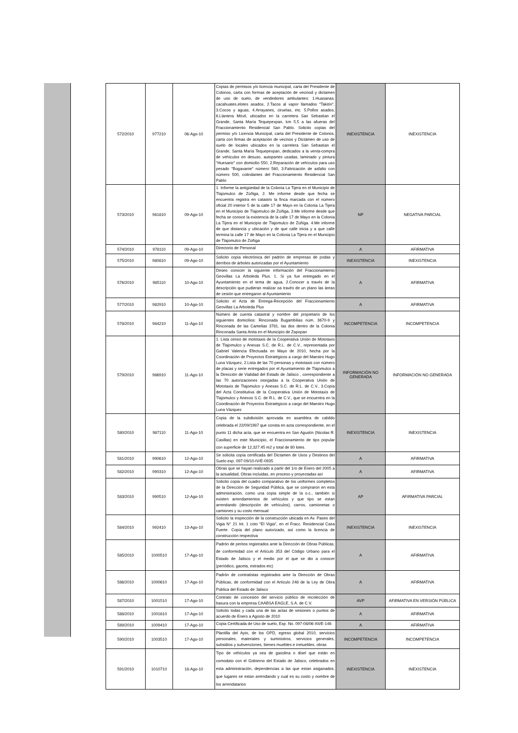| 572/2010 | 977210 | 06-Ago-10 | Copias de permisos y/o licencia municipal, carta del Presidente de Colonos, carta con formas de aceptación de vecinod y dictamen de uso de suelo, de vendedores ambulantes: 1.Huasanas, cacahuates,elotes asados, 2.Tacos al vapor llamados "Takitín", 3.Cocos y aguas, 4.Arrayanes, ciruelas, etc. 5.Pollos asados, 6.Llantera Móvil, ubicados en la carretera San Sebastian el Grande, Santa María Tequepexpan, km 5.5 a las afueras del Fraccionamiento Residencial San Pablo. Solicito copias del permiso y/o Licencia Municipal, carta del Presidente de Colonos, carta con firmas de aceptación de vecinos y Dictámen de uso de suelo de locales ubicados en la carretera San Sebastian el Grande, Santa María Tequepexpan, dedicados a la venta-compra de vehículos en desuso, autopartes usadas, laminado y pintura "Huesario" con domicilio 550, 2.Reparación de vehículos para uso pesado "Bogavante" número 560, 3.Fabricación de asfalto con número 500, colindantes del Fraccionamiento Residencial San Pablo | INEXISTENCIA | INEXISTENCIA |
| 573/2010 | 981810 | 09-Ago-10 | 1. Informe la antigüedad de la Colonia La Tijera en el Municipio de Tlajomulco de Zúñiga, 2. Me informe desde que fecha se encuentra registra en catastro la finca marcada con el número oficial 20 interior 5 de la calle 17 de Mayo en la Colonia La Tijera en el Municipio de Tlajomulco de Zúñiga, 3.Me informe desde que fecha se conoce la existencia de la calle 17 de Mayo en la Colonia La Tijera en el Municipio de Tlajomulco de Zúñiga. 4.Me informe de que distancia y ubicación y de que calle inicia y a que calle termina la calle 17 de Mayo en la Colonia La Tijera en el Municipio de Tlajomulco de Zúñiga | NP | NEGATIVA PARCIAL |
| 574/2010 | 978110 | 09-Ago-10 | Directorio de Personal | A | AFIRMATIVA |
| 575/2010 | 980810 | 09-Ago-10 | Solicito copia electrónica del padrón de empresas de podas y derribos de árboles autorizadas por el Ayuntamiento | INEXISTENCIA | INEXISTENCIA |
| 576/2010 | 985110 | 10-Ago-10 | Deseo conocer la siguiente información del Fraccionamiento Geovillas La Arboleda Plus. 1. Si ya fue entregado en el Ayuntamiento en el tema de agua, 2.Conocer a través de la descripción que pudieran realizar oa través de un plano las áreas de cesión que entregaron al Ayuntamiento | A | AFIRMATIVA |
| 577/2010 | 982910 | 10-Ago-10 | Solicito el Acta de Entrega-Recepción del Fraccionamiento Geovillas La Arboleda Plus | A | AFIRMATIVA |
| 578/2010 | 984210 | 11-Ago-10 | Número de cuenta catastral y nombre del propietario de los siguientes domicilios: Rinconada Bugambilias núm. 3670-9 y Rinconada de las Camelias 3781, las dos dentro de la Colonia Rinconada Santa Anita en el Municipio de Zapopan | INCOMPETENCIA | INCOMPETENCIA |
| 579/2010 | 986910 | 11-Ago-10 | 1. Lista censo de mototaxis de la Cooperativa Unión de Mototaxis de Tlajomulco y Anexas S.C. de R.L. de C.V., representada por Gabriel Valencia Efectuada en Mayo de 2010, hecha por la Coordinación de Proyectos Estratégicos a cargo del Maestro Hugo Luna Vázquez, 2.Lista de las 70 personas y mototaxis con número de placas y serie entregados por el Ayuntamiento de Tlajomulco a la Dirección de Vialidad del Estado de Jalisco , correspondiente a las 70 autorizaciones otorgadas a la Cooperativa Unión de Mototaxis de Tlajomulco y Anexas S.C. de R.L. de C.V., 3.Copia del Acta Constitutiva de la Cooperativa Unión de Mototaxis de Tlajomulco y Anexos S.C. de R.L. de C.V., que se encuentra en la Coordinación de Proyectos Estratégicos a cargo del Maestro Hugo Luna Vázquez | INFORMACIÓN NO GENERADA | INFORMACIÓN NO GENERADA |
| 580/2010 | 987110 | 11-Ago-10 | Copia de la subdivisión aprovada en asamblea de cabildo celebrada el 22/09/1987 que consta en acta correspondiente, en el punto 11 dicha acta, que se encuentra en San Agustín (Nicolas R. Casillas) en este Municipio, el Fraccionamiento de tipo popular con superficie de 12,327.45 m2 y total de 80 lotes. | INEXISTENCIA | INEXISTENCIA |
| 581/2010 | 990610 | 12-Ago-10 | Se solicita copia certificada del Dictamen de Usos y Destinos del Suelo exp. 097-09/10-IV/E-0935 | A | AFIRMATIVA |
| 582/2010 | 990310 | 12-Ago-10 | Obras que se hayan realizado a partir del 1ro de Enero del 2005 a la actualidad, Obras incluidas, en proceso y proyectadas así | A | AFIRMATIVA |
| 583/2010 | 990510 | 12-Ago-10 | Solicito copia del cuadro comparativo de los uniformes completos de la Dirección de Seguridad Pública, que se compraron en esta administración, como una copia simple de la o.c., también si existen arrendamientos de vehículos y que tipo se estan arrendando (descripción de vehículos), carros, camionetas o camiones y su costo mensual | AP | AFIRMATIVA PARCIAL |
| 584/2010 | 992410 | 13-Ago-10 | Solicito la inspección de la construcción ubicada en Av. Paseo del Vigia N° 21 Int. 1 coto "El Vigia", en el Fracc. Residencial Casa Fuerte. Copia del plano autorizado, así como la licencia de construcción respectiva | INEXISTENCIA | INEXISTENCIA |
| 585/2010 | 1000510 | 17-Ago-10 | Padrón de peritos registrados ante la Dirección de Obras Públicas, de conformidad con el Artículo 353 del Código Urbano para el Estado de Jalisco y el medio por el que se dio a conocer (periódico, gaceta, estrados etc) | A | AFIRMATIVA |
| 586/2010 | 1000610 | 17-Ago-10 | Padrón de contratistas registrados ante la Dirección de Obras Públicas, de conformidad con el Artículo 248 de la Ley de Obra Pública del Estado de Jalisco | A | AFIRMATIVA |
| 587/2010 | 1001510 | 17-Ago-10 | Contrato de concesión del servicio público de recolección de basura con la empresa CAABSA EAGLE, S.A. de C.V. | AVP | AFIRMATIVA EN VERSIÓN PÚBLICA |
| 588/2010 | 1001610 | 17-Ago-10 | Solicito todas y cada una de las actas de sesiones o puntos de acuerdo de Enero a Agosto de 2010 | A | AFIRMATIVA |
| 589/2010 | 1009410 | 17-Ago-10 | Copia Certificada de Uso de suelo, Exp. No. 097-08/06-XII/E-146 | A | AFIRMATIVA |
| 590/2010 | 1003510 | 17-Ago-10 | Plantilla del Ayto, de los OPD, egreso global 2010, servicios personales, materiales y suministros, servicios generales, subsidios y subvenciones, bienes muebles e inmuebles, obras | INCOMPETENCIA | INCOMPETENCIA |
| 591/2010 | 1010710 | 18-Ago-10 | Tipo de vehículos ya sea de gasolina o disel que están en comodato con el Gobierno del Estado de Jalisco, celebrados en esta administración, dependencias a las que estan asiganados, que lugares se estan arrendando y cual es su costo y nombre de los arrendatarios | INEXISTENCIA | INEXISTENCIA |